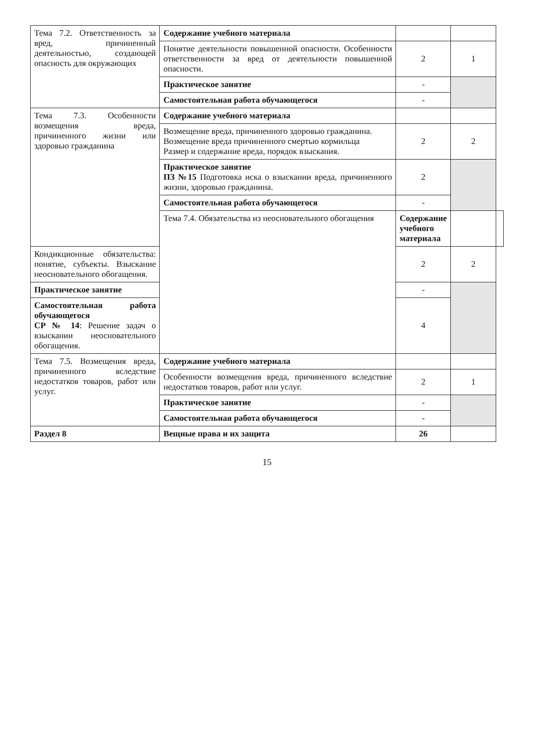| Тема 7.2. Ответственность за вред, причиненный деятельностью, создающей опасность для окружающих | Содержание учебного материала | | | |
| | Понятие деятельности повышенной опасности. Особенности ответственности за вред от деятельности повышенной опасности. | 2 | 1 | |
| | Практическое занятие | - | | |
| | Самостоятельная работа обучающегося | - | | |
| Тема 7.3. Особенности возмещения вреда, причиненного жизни или здоровью гражданина | Содержание учебного материала | | | |
| | Возмещение вреда, причиненного здоровью гражданина. Возмещение вреда причиненного смертью кормильца Размер и содержание вреда, порядок взыскания. | 2 | 2 | |
| | Практическое занятие ПЗ №15 Подготовка иска о взыскании вреда, причиненного жизни, здоровью гражданина. | 2 | | |
| | Самостоятельная работа обучающегося | - | | |
| | Тема 7.4. Обязательства из неосновательного обогащения | Содержание учебного материала | | |
| Кондикционные обязательства: понятие, субъекты. Взыскание неосновательного обогащения. | | 2 | 2 | |
| Практическое занятие | | - | | |
| Самостоятельная работа обучающегося СР № 14 : Решение задач о взыскании неосновательного обогащения. | | 4 | | |
| Тема 7.5. Возмещения вреда, причиненного вследствие недостатков товаров, работ или услуг. | Содержание учебного материала | | | |
| | Особенности возмещения вреда, причиненного вследствие недостатков товаров, работ или услуг. | 2 | 1 | |
| | Практическое занятие | - | | |
| | Самостоятельная работа обучающегося | - | | |
| Раздел 8 | Вещные права и их защита | 26 | | |
15